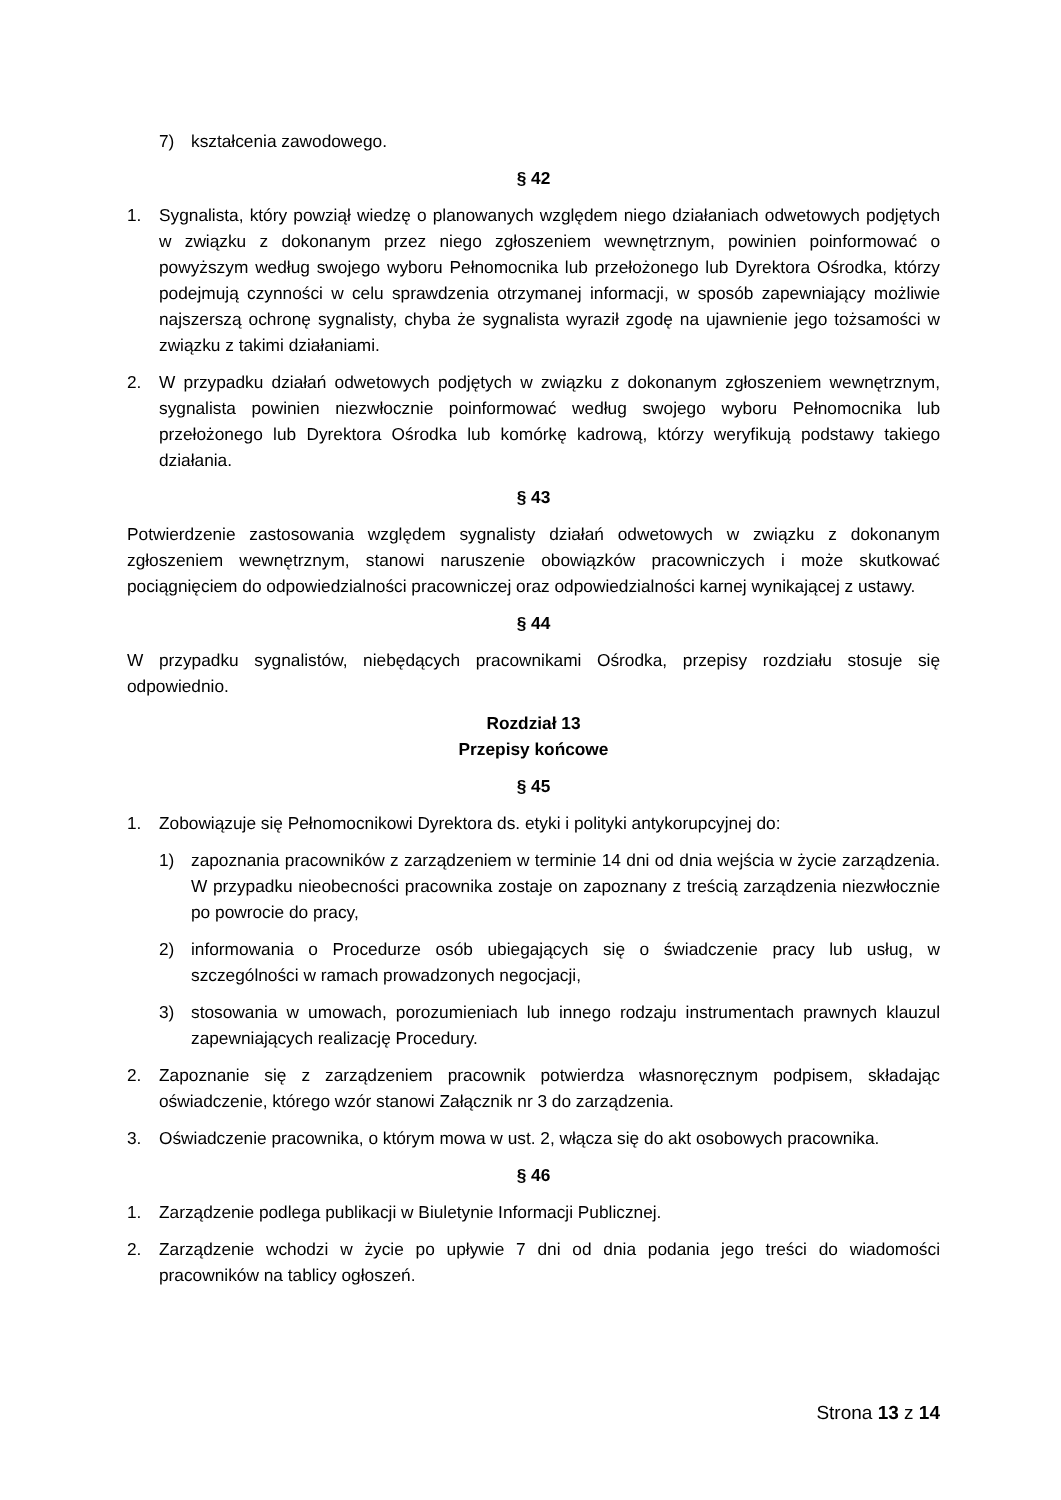7) kształcenia zawodowego.
§ 42
1. Sygnalista, który powziął wiedzę o planowanych względem niego działaniach odwetowych podjętych w związku z dokonanym przez niego zgłoszeniem wewnętrznym, powinien poinformować o powyższym według swojego wyboru Pełnomocnika lub przełożonego lub Dyrektora Ośrodka, którzy podejmują czynności w celu sprawdzenia otrzymanej informacji, w sposób zapewniający możliwie najszerszą ochronę sygnalisty, chyba że sygnalista wyraził zgodę na ujawnienie jego tożsamości w związku z takimi działaniami.
2. W przypadku działań odwetowych podjętych w związku z dokonanym zgłoszeniem wewnętrznym, sygnalista powinien niezwłocznie poinformować według swojego wyboru Pełnomocnika lub przełożonego lub Dyrektora Ośrodka lub komórkę kadrową, którzy weryfikują podstawy takiego działania.
§ 43
Potwierdzenie zastosowania względem sygnalisty działań odwetowych w związku z dokonanym zgłoszeniem wewnętrznym, stanowi naruszenie obowiązków pracowniczych i może skutkować pociągnięciem do odpowiedzialności pracowniczej oraz odpowiedzialności karnej wynikającej z ustawy.
§ 44
W przypadku sygnalistów, niebędących pracownikami Ośrodka, przepisy rozdziału stosuje się odpowiednio.
Rozdział 13
Przepisy końcowe
§ 45
1. Zobowiązuje się Pełnomocnikowi Dyrektora ds. etyki i polityki antykorupcyjnej do:
1) zapoznania pracowników z zarządzeniem w terminie 14 dni od dnia wejścia w życie zarządzenia. W przypadku nieobecności pracownika zostaje on zapoznany z treścią zarządzenia niezwłocznie po powrocie do pracy,
2) informowania o Procedurze osób ubiegających się o świadczenie pracy lub usług, w szczególności w ramach prowadzonych negocjacji,
3) stosowania w umowach, porozumieniach lub innego rodzaju instrumentach prawnych klauzul zapewniających realizację Procedury.
2. Zapoznanie się z zarządzeniem pracownik potwierdza własnoręcznym podpisem, składając oświadczenie, którego wzór stanowi Załącznik nr 3 do zarządzenia.
3. Oświadczenie pracownika, o którym mowa w ust. 2, włącza się do akt osobowych pracownika.
§ 46
1. Zarządzenie podlega publikacji w Biuletynie Informacji Publicznej.
2. Zarządzenie wchodzi w życie po upływie 7 dni od dnia podania jego treści do wiadomości pracowników na tablicy ogłoszeń.
Strona 13 z 14